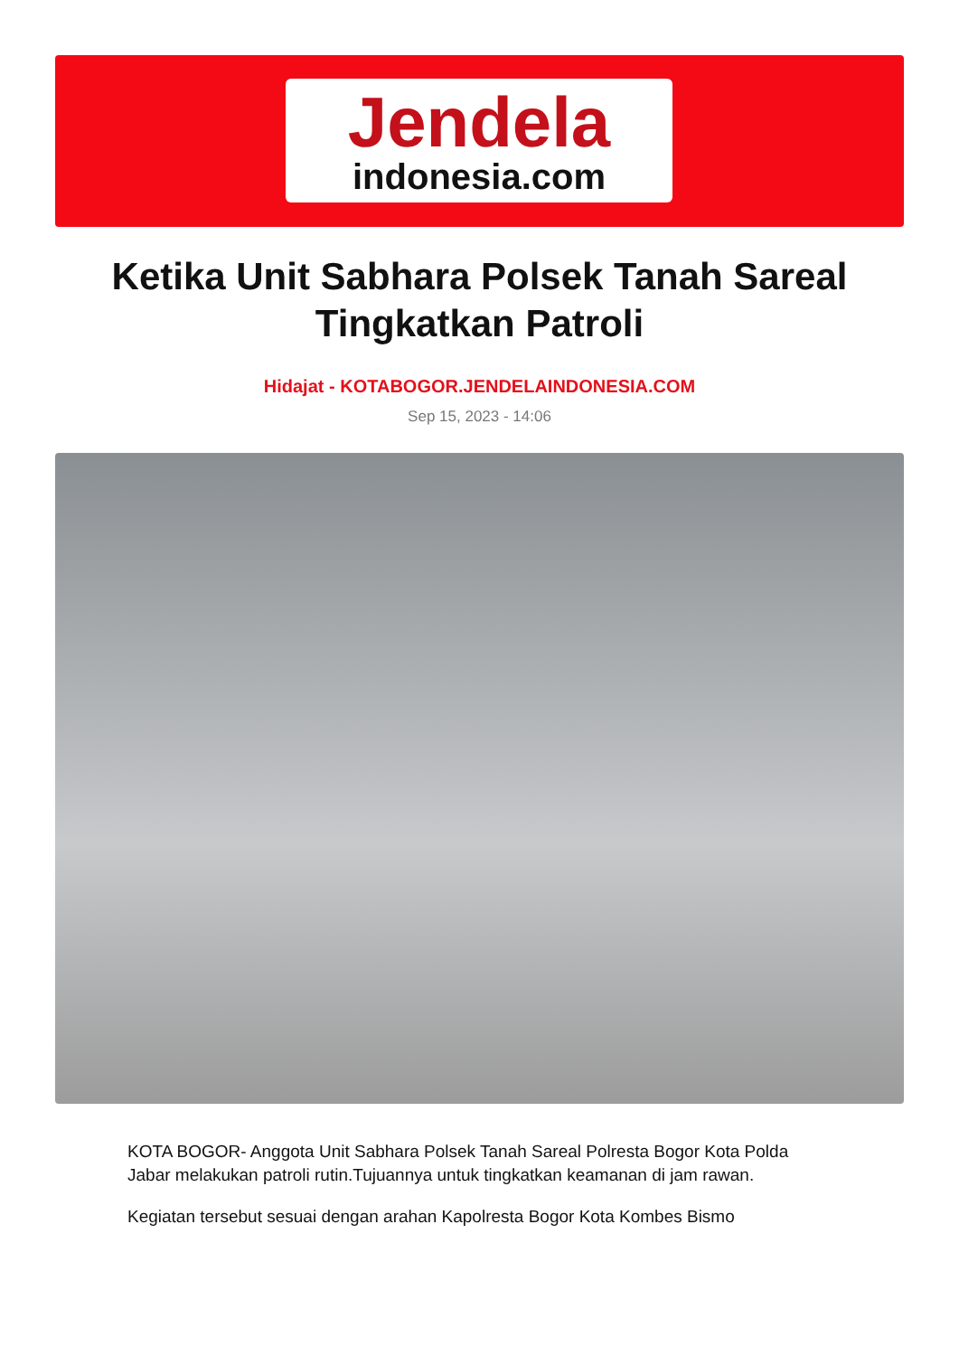Jendela
indonesia.com
Ketika Unit Sabhara Polsek Tanah Sareal Tingkatkan Patroli
Hidajat - KOTABOGOR.JENDELAINDONESIA.COM
Sep 15, 2023 - 14:06
KOTA BOGOR- Anggota Unit Sabhara Polsek Tanah Sareal Polresta Bogor Kota Polda Jabar melakukan patroli rutin.Tujuannya untuk tingkatkan keamanan di jam rawan.
Kegiatan tersebut sesuai dengan arahan Kapolresta Bogor Kota Kombes Bismo